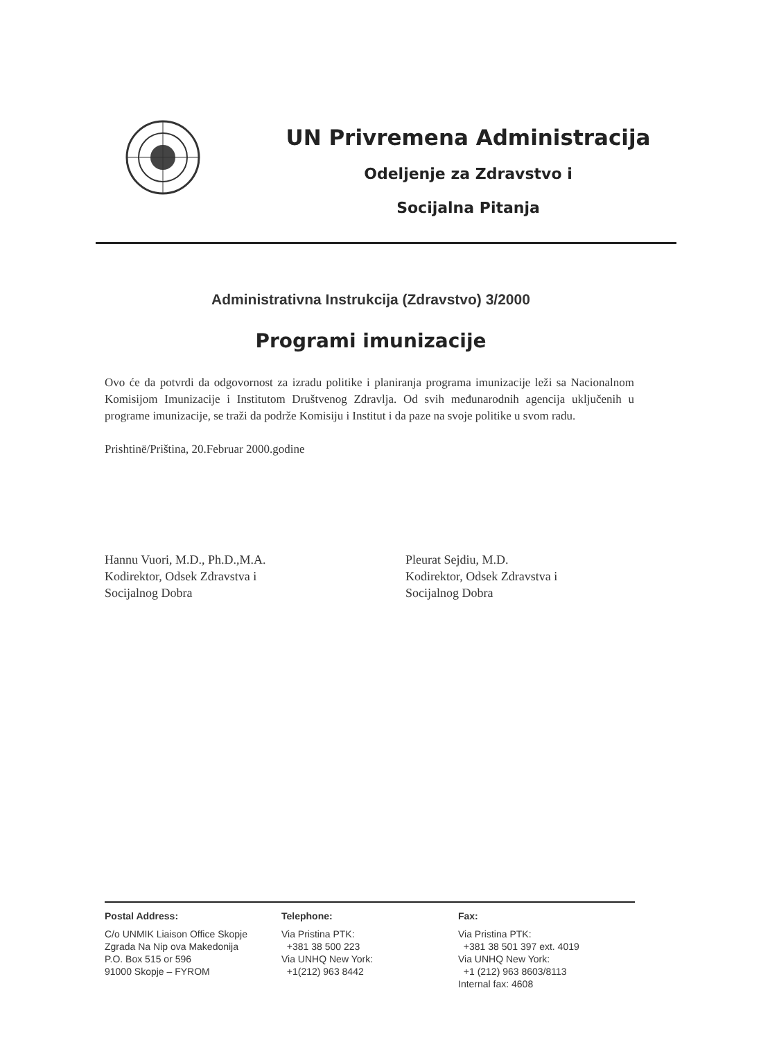UN Privremena Administracija
Odeljenje za Zdravstvo i
Socijalna Pitanja
Administrativna Instrukcija (Zdravstvo) 3/2000
Programi imunizacije
Ovo će da potvrdi da odgovornost za izradu politike i planiranja programa imunizacije leži sa Nacionalnom Komisijom Imunizacije i Institutom Društvenog Zdravlja. Od svih međunarodnih agencija uključenih u programe imunizacije, se traži da podrže Komisiju i Institut i da paze na svoje politike u svom radu.
Prishtinë/Priština, 20.Februar 2000.godine
Hannu Vuori, M.D., Ph.D.,M.A.
Kodirektor, Odsek Zdravstva i
Socijalnog Dobra
Pleurat Sejdiu, M.D.
Kodirektor, Odsek Zdravstva i
Socijalnog Dobra
Postal Address:
C/o UNMIK Liaison Office Skopje
Zgrada Na Nip ova Makedonija
P.O. Box 515 or 596
91000 Skopje – FYROM
Telephone:
Via Pristina PTK:
+381 38 500 223
Via UNHQ New York:
+1(212) 963 8442
Fax:
Via Pristina PTK:
+381 38 501 397 ext. 4019
Via UNHQ New York:
+1 (212) 963 8603/8113
Internal fax: 4608